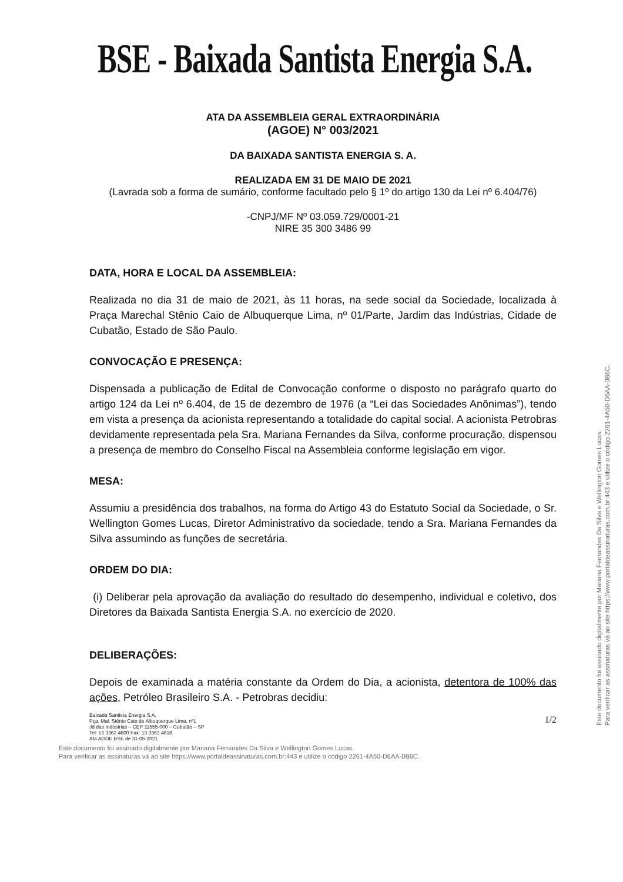BSE - Baixada Santista Energia S.A.
ATA DA ASSEMBLEIA GERAL EXTRAORDINÁRIA
(AGOE) N° 003/2021
DA BAIXADA SANTISTA ENERGIA S. A.
REALIZADA EM 31 DE MAIO DE 2021
(Lavrada sob a forma de sumário, conforme facultado pelo § 1º do artigo 130 da Lei nº 6.404/76)
-CNPJ/MF Nº 03.059.729/0001-21
NIRE 35 300 3486 99
DATA, HORA E LOCAL DA ASSEMBLEIA:
Realizada no dia 31 de maio de 2021, às 11 horas, na sede social da Sociedade, localizada à Praça Marechal Stênio Caio de Albuquerque Lima, nº 01/Parte, Jardim das Indústrias, Cidade de Cubatão, Estado de São Paulo.
CONVOCAÇÃO E PRESENÇA:
Dispensada a publicação de Edital de Convocação conforme o disposto no parágrafo quarto do artigo 124 da Lei nº 6.404, de 15 de dezembro de 1976 (a “Lei das Sociedades Anônimas”), tendo em vista a presença da acionista representando a totalidade do capital social. A acionista Petrobras devidamente representada pela Sra. Mariana Fernandes da Silva, conforme procuração, dispensou a presença de membro do Conselho Fiscal na Assembleia conforme legislação em vigor.
MESA:
Assumiu a presidência dos trabalhos, na forma do Artigo 43 do Estatuto Social da Sociedade, o Sr. Wellington Gomes Lucas, Diretor Administrativo da sociedade, tendo a Sra. Mariana Fernandes da Silva assumindo as funções de secretária.
ORDEM DO DIA:
(i) Deliberar pela aprovação da avaliação do resultado do desempenho, individual e coletivo, dos Diretores da Baixada Santista Energia S.A. no exercício de 2020.
DELIBERAÇÕES:
Depois de examinada a matéria constante da Ordem do Dia, a acionista, detentora de 100% das ações, Petróleo Brasileiro S.A. - Petrobras decidiu:
Baixada Santista Energia S.A.
Pça. Mal. Stênio Caio de Albuquerque Lima, nº1
Jd das Indústrias – CEP 11555-000 – Cubatão – SP
Tel: 13 3362 4800 Fax: 13 3362 4818
Ata AGOE BSE de 31-05-2021
1/2
Este documento foi assinado digitalmente por Mariana Fernandes Da Silva e Wellington Gomes Lucas.
Para verificar as assinaturas vá ao site https://www.portaldeassinaturas.com.br:443 e utilize o código 2261-4A50-D6AA-0B6C.
Este documento foi assinado digitalmente por Mariana Fernandes Da Silva e Wellington Gomes Lucas.
Para verificar as assinaturas vá ao site https://www.portaldeassinaturas.com.br:443 e utilize o código 2261-4A50-D6AA-0B6C.